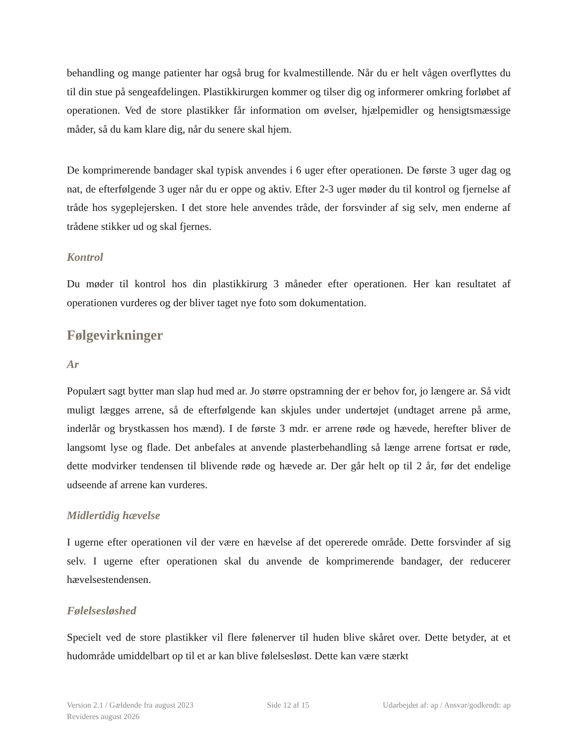behandling og mange patienter har også brug for kvalmestillende. Når du er helt vågen overflyttes du til din stue på sengeafdelingen. Plastikkirurgen kommer og tilser dig og informerer omkring forløbet af operationen. Ved de store plastikker får information om øvelser, hjælpemidler og hensigtsmæssige måder, så du kam klare dig, når du senere skal hjem.
De komprimerende bandager skal typisk anvendes i 6 uger efter operationen. De første 3 uger dag og nat, de efterfølgende 3 uger når du er oppe og aktiv. Efter 2-3 uger møder du til kontrol og fjernelse af tråde hos sygeplejersken. I det store hele anvendes tråde, der forsvinder af sig selv, men enderne af trådene stikker ud og skal fjernes.
Kontrol
Du møder til kontrol hos din plastikkirurg 3 måneder efter operationen. Her kan resultatet af operationen vurderes og der bliver taget nye foto som dokumentation.
Følgevirkninger
Ar
Populært sagt bytter man slap hud med ar. Jo større opstramning der er behov for, jo længere ar. Så vidt muligt lægges arrene, så de efterfølgende kan skjules under undertøjet (undtaget arrene på arme, inderlår og brystkassen hos mænd). I de første 3 mdr. er arrene røde og hævede, herefter bliver de langsomt lyse og flade. Det anbefales at anvende plasterbehandling så længe arrene fortsat er røde, dette modvirker tendensen til blivende røde og hævede ar. Der går helt op til 2 år, før det endelige udseende af arrene kan vurderes.
Midlertidig hævelse
I ugerne efter operationen vil der være en hævelse af det opererede område. Dette forsvinder af sig selv. I ugerne efter operationen skal du anvende de komprimerende bandager, der reducerer hævelsestendensen.
Følelsesløshed
Specielt ved de store plastikker vil flere følenerver til huden blive skåret over. Dette betyder, at et hudområde umiddelbart op til et ar kan blive følelsesløst. Dette kan være stærkt
Version 2.1 / Gældende fra august 2023
Revideres august 2026
Side 12 af 15 Udarbejdet af: ap / Ansvar/godkendt: ap